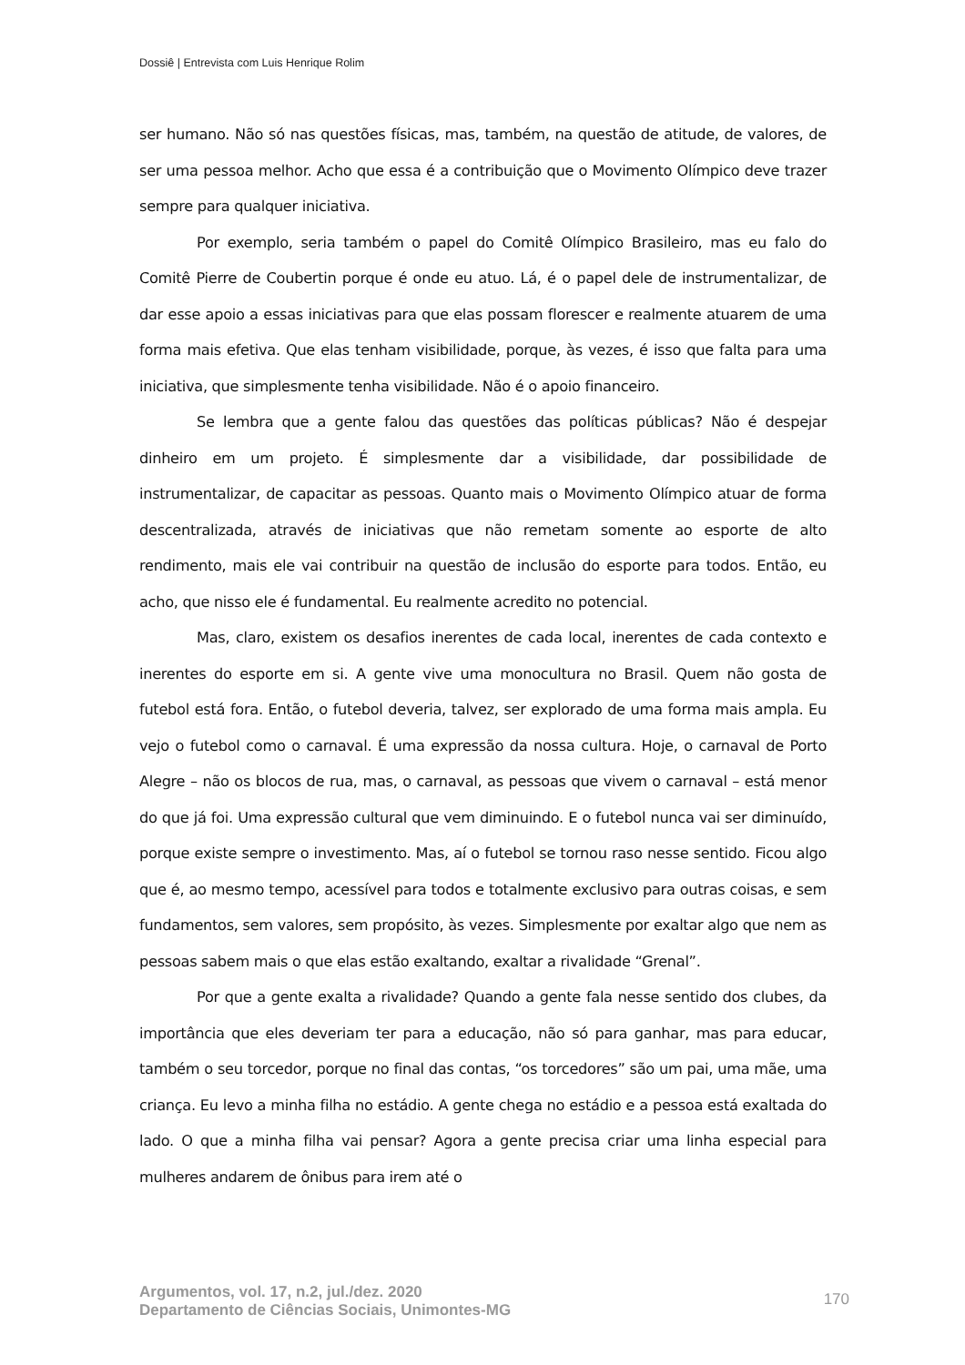Dossiê | Entrevista com Luis Henrique Rolim
ser humano. Não só nas questões físicas, mas, também, na questão de atitude, de valores, de ser uma pessoa melhor. Acho que essa é a contribuição que o Movimento Olímpico deve trazer sempre para qualquer iniciativa.
Por exemplo, seria também o papel do Comitê Olímpico Brasileiro, mas eu falo do Comitê Pierre de Coubertin porque é onde eu atuo. Lá, é o papel dele de instrumentalizar, de dar esse apoio a essas iniciativas para que elas possam florescer e realmente atuarem de uma forma mais efetiva. Que elas tenham visibilidade, porque, às vezes, é isso que falta para uma iniciativa, que simplesmente tenha visibilidade. Não é o apoio financeiro.
Se lembra que a gente falou das questões das políticas públicas? Não é despejar dinheiro em um projeto. É simplesmente dar a visibilidade, dar possibilidade de instrumentalizar, de capacitar as pessoas. Quanto mais o Movimento Olímpico atuar de forma descentralizada, através de iniciativas que não remetam somente ao esporte de alto rendimento, mais ele vai contribuir na questão de inclusão do esporte para todos. Então, eu acho, que nisso ele é fundamental. Eu realmente acredito no potencial.
Mas, claro, existem os desafios inerentes de cada local, inerentes de cada contexto e inerentes do esporte em si. A gente vive uma monocultura no Brasil. Quem não gosta de futebol está fora. Então, o futebol deveria, talvez, ser explorado de uma forma mais ampla. Eu vejo o futebol como o carnaval. É uma expressão da nossa cultura. Hoje, o carnaval de Porto Alegre – não os blocos de rua, mas, o carnaval, as pessoas que vivem o carnaval – está menor do que já foi. Uma expressão cultural que vem diminuindo. E o futebol nunca vai ser diminuído, porque existe sempre o investimento. Mas, aí o futebol se tornou raso nesse sentido. Ficou algo que é, ao mesmo tempo, acessível para todos e totalmente exclusivo para outras coisas, e sem fundamentos, sem valores, sem propósito, às vezes. Simplesmente por exaltar algo que nem as pessoas sabem mais o que elas estão exaltando, exaltar a rivalidade “Grenal”.
Por que a gente exalta a rivalidade? Quando a gente fala nesse sentido dos clubes, da importância que eles deveriam ter para a educação, não só para ganhar, mas para educar, também o seu torcedor, porque no final das contas, “os torcedores” são um pai, uma mãe, uma criança. Eu levo a minha filha no estádio. A gente chega no estádio e a pessoa está exaltada do lado. O que a minha filha vai pensar? Agora a gente precisa criar uma linha especial para mulheres andarem de ônibus para irem até o
Argumentos, vol. 17, n.2, jul./dez. 2020
Departamento de Ciências Sociais, Unimontes-MG 170